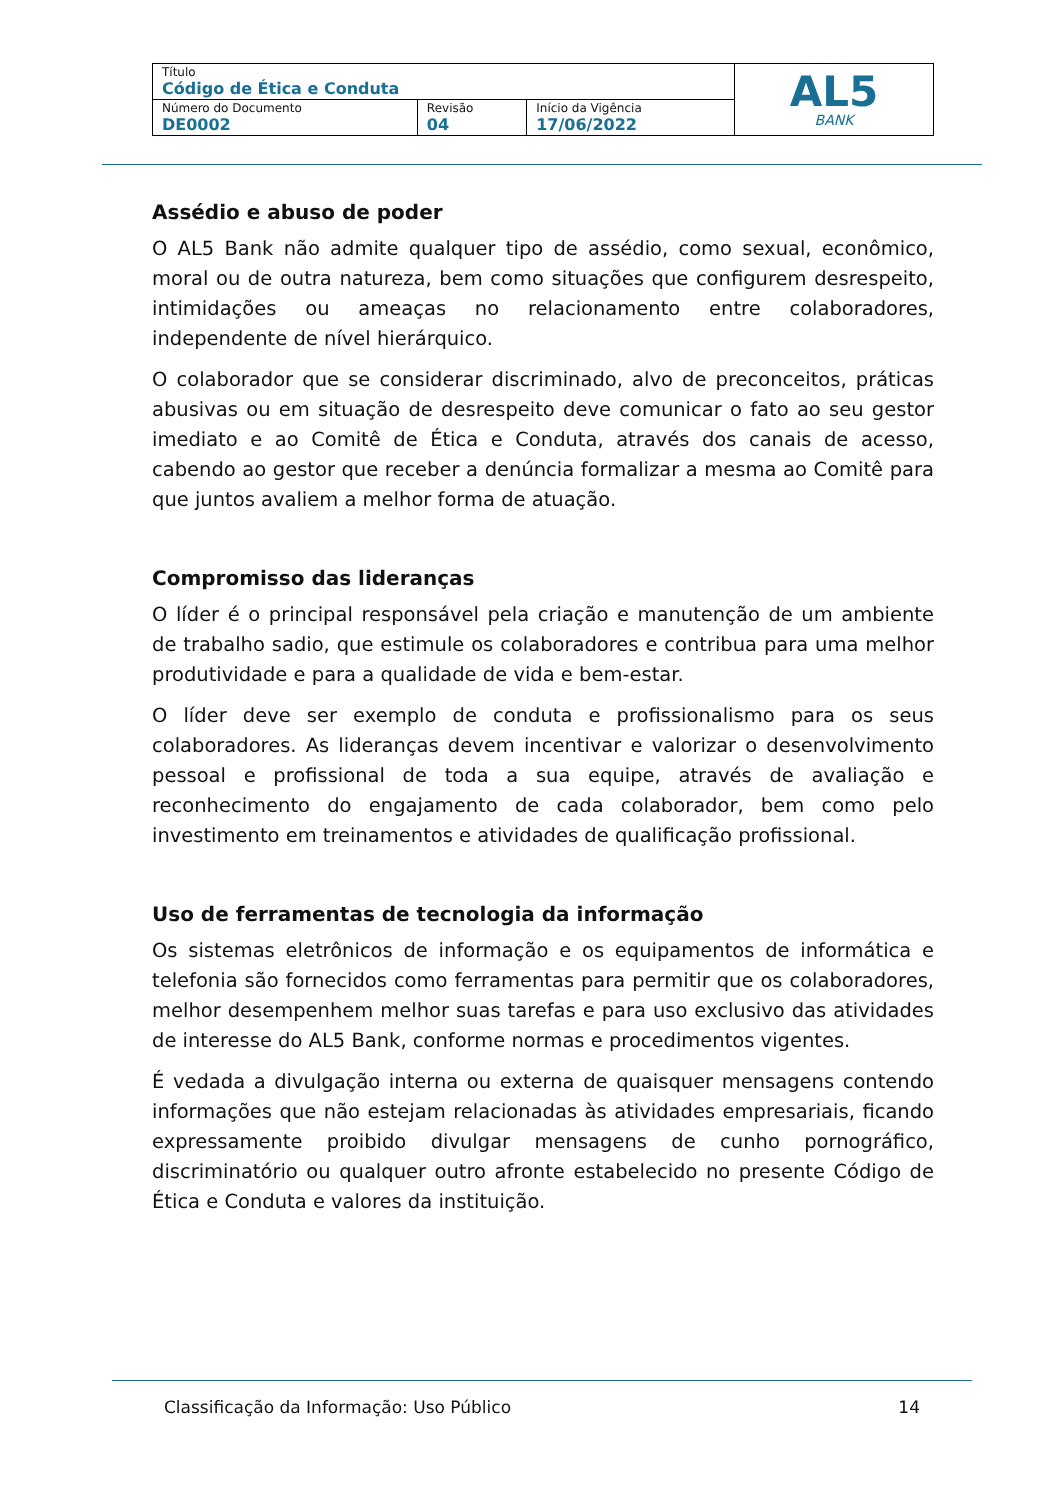| Título Código de Ética e Conduta | | | AL5 BANK |
| Número do Documento DE0002 | Revisão 04 | Início da Vigência 17/06/2022 | |
Assédio e abuso de poder
O AL5 Bank não admite qualquer tipo de assédio, como sexual, econômico, moral ou de outra natureza, bem como situações que configurem desrespeito, intimidações ou ameaças no relacionamento entre colaboradores, independente de nível hierárquico.
O colaborador que se considerar discriminado, alvo de preconceitos, práticas abusivas ou em situação de desrespeito deve comunicar o fato ao seu gestor imediato e ao Comitê de Ética e Conduta, através dos canais de acesso, cabendo ao gestor que receber a denúncia formalizar a mesma ao Comitê para que juntos avaliem a melhor forma de atuação.
Compromisso das lideranças
O líder é o principal responsável pela criação e manutenção de um ambiente de trabalho sadio, que estimule os colaboradores e contribua para uma melhor produtividade e para a qualidade de vida e bem-estar.
O líder deve ser exemplo de conduta e profissionalismo para os seus colaboradores. As lideranças devem incentivar e valorizar o desenvolvimento pessoal e profissional de toda a sua equipe, através de avaliação e reconhecimento do engajamento de cada colaborador, bem como pelo investimento em treinamentos e atividades de qualificação profissional.
Uso de ferramentas de tecnologia da informação
Os sistemas eletrônicos de informação e os equipamentos de informática e telefonia são fornecidos como ferramentas para permitir que os colaboradores, melhor desempenhem melhor suas tarefas e para uso exclusivo das atividades de interesse do AL5 Bank, conforme normas e procedimentos vigentes.
É vedada a divulgação interna ou externa de quaisquer mensagens contendo informações que não estejam relacionadas às atividades empresariais, ficando expressamente proibido divulgar mensagens de cunho pornográfico, discriminatório ou qualquer outro afronte estabelecido no presente Código de Ética e Conduta e valores da instituição.
Classificação da Informação: Uso Público 14